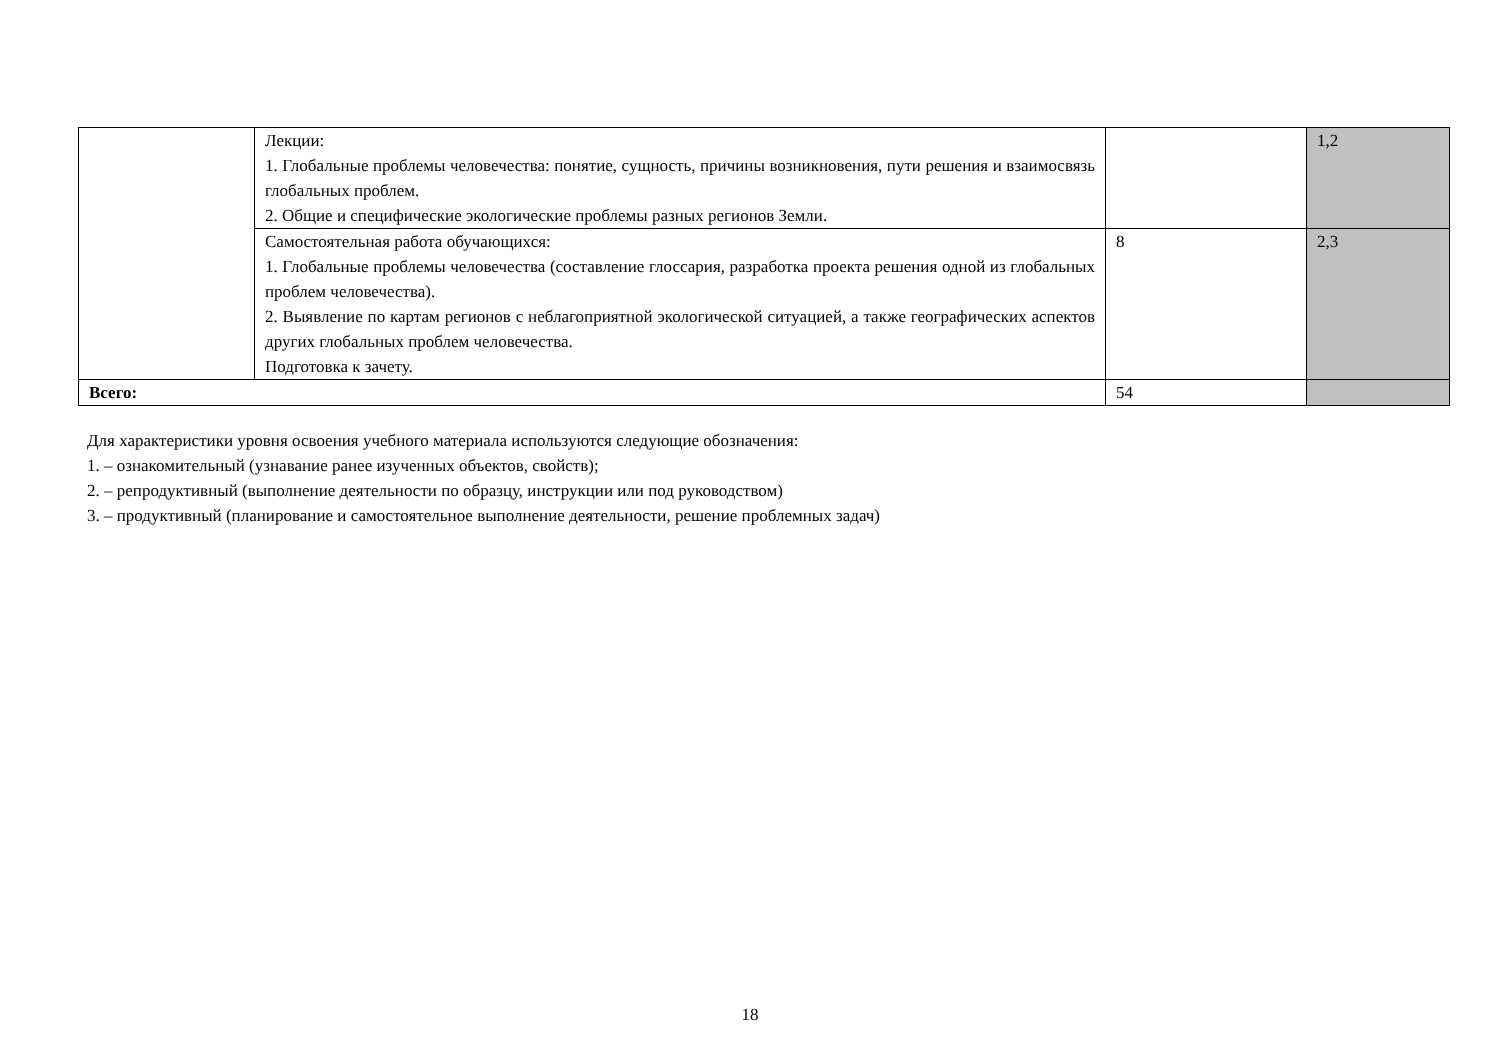| | Лекции: 1. Глобальные проблемы человечества: понятие, сущность, причины возникновения, пути решения и взаимосвязь глобальных проблем. 2. Общие и специфические экологические проблемы разных регионов Земли. | | 1,2 |
| | Самостоятельная работа обучающихся: 1. Глобальные проблемы человечества (составление глоссария, разработка проекта решения одной из глобальных проблем человечества). 2. Выявление по картам регионов с неблагоприятной экологической ситуацией, а также географических аспектов других глобальных проблем человечества. Подготовка к зачету. | 8 | 2,3 |
| Всего: | | 54 | |
Для характеристики уровня освоения учебного материала используются следующие обозначения:
1. – ознакомительный (узнавание ранее изученных объектов, свойств);
2. – репродуктивный (выполнение деятельности по образцу, инструкции или под руководством)
3. – продуктивный (планирование и самостоятельное выполнение деятельности, решение проблемных задач)
18